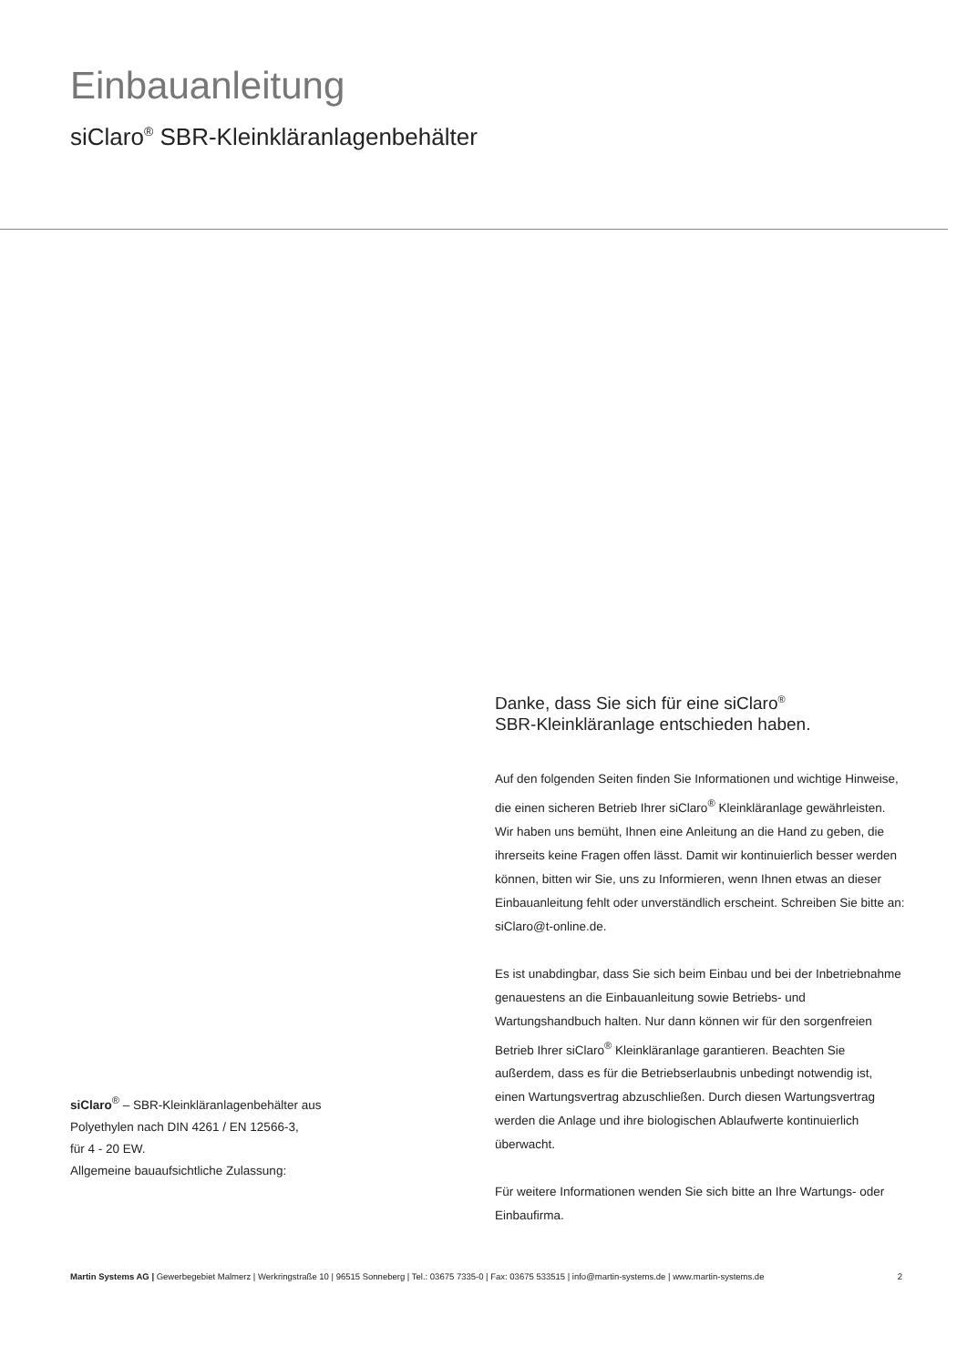Einbauanleitung
siClaro<sup>®</sup> SBR-Kleinkläranlagenbehälter
Danke, dass Sie sich für eine siClaro<sup>®</sup>
SBR-Kleinkläranlage entschieden haben.
Auf den folgenden Seiten finden Sie Informationen und wichtige Hinweise, die einen sicheren Betrieb Ihrer siClaro<sup>®</sup> Kleinkläranlage gewährleisten. Wir haben uns bemüht, Ihnen eine Anleitung an die Hand zu geben, die ihrerseits keine Fragen offen lässt. Damit wir kontinuierlich besser werden können, bitten wir Sie, uns zu Informieren, wenn Ihnen etwas an dieser Einbauanleitung fehlt oder unverständlich erscheint. Schreiben Sie bitte an: siClaro@t-online.de.
Es ist unabdingbar, dass Sie sich beim Einbau und bei der Inbetriebnahme genauestens an die Einbauanleitung sowie Betriebs- und Wartungshandbuch halten. Nur dann können wir für den sorgenfreien Betrieb Ihrer siClaro<sup>®</sup> Kleinkläranlage garantieren. Beachten Sie außerdem, dass es für die Betriebserlaubnis unbedingt notwendig ist, einen Wartungsvertrag abzuschließen. Durch diesen Wartungsvertrag werden die Anlage und ihre biologischen Ablaufwerte kontinuierlich überwacht.
Für weitere Informationen wenden Sie sich bitte an Ihre Wartungs- oder Einbaufirma.
siClaro<sup>®</sup> – SBR-Kleinkläranlagenbehälter aus
Polyethylen nach DIN 4261 / EN 12566-3,
für 4 - 20 EW.
Allgemeine bauaufsichtliche Zulassung:
Martin Systems AG | Gewerbegebiet Malmerz | Werkringstraße 10 | 96515 Sonneberg | Tel.: 03675 7335-0 | Fax: 03675 533515 | info@martin-systems.de | www.martin-systems.de 2